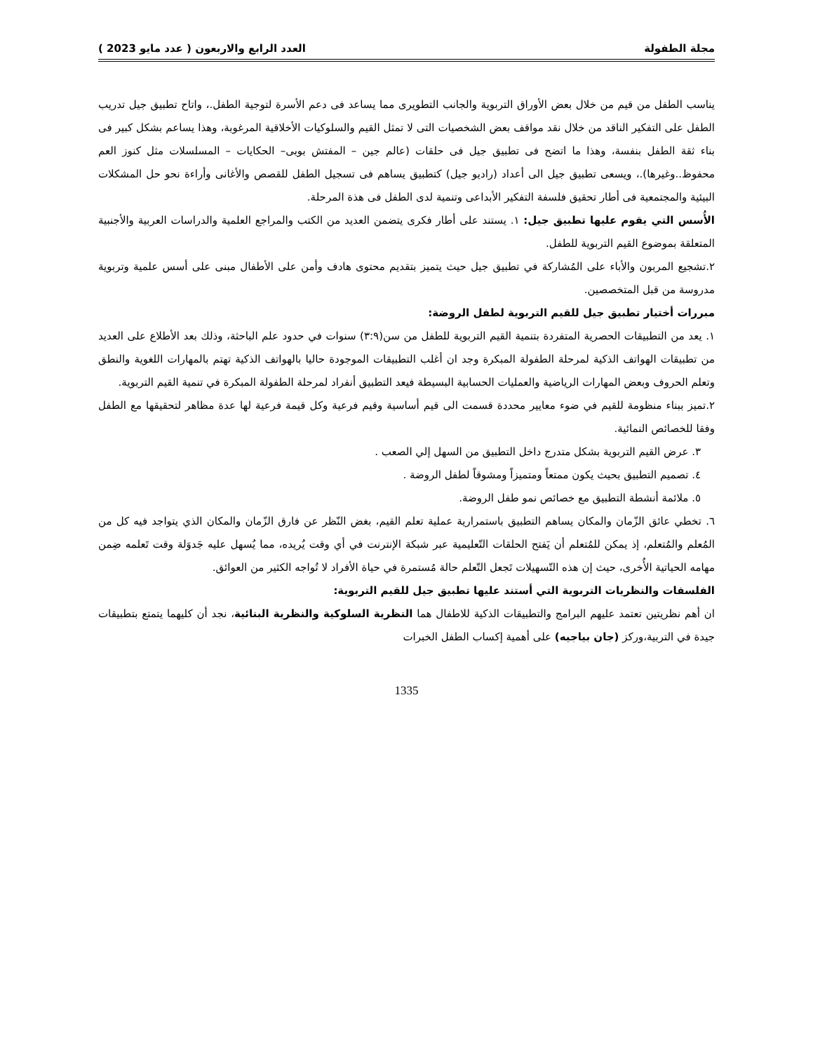مجلة الطفولة العدد الرابع والاربعون ( عدد مايو 2023 )
يناسب الطفل من قيم من خلال بعض الأوراق التربوية والجانب التطويرى مما يساعد فى دعم الأسرة لتوجية الطفل.، واتاح تطبيق جيل تدريب الطفل على التفكير الناقد من خلال نقد مواقف بعض الشخصيات التى لا تمثل القيم والسلوكيات الأخلاقية المرغوبة، وهذا يساعم بشكل كبير فى بناء ثقة الطفل بنفسة، وهذا ما اتضح فى تطبيق جيل فى حلقات (عالم جين – المفتش بوبى– الحكايات – المسلسلات مثل كنوز العم محفوظ..وغيرها).، ويسعى تطبيق جيل الى أعداد (راديو جيل) كتطبيق يساهم فى تسجيل الطفل للقصص والأغانى وأراءة نحو حل المشكلات البيئية والمجتمعية فى أطار تحقيق فلسفة التفكير الأبداعى وتنمية لدى الطفل فى هذة المرحلة.
الأُسس التي يقوم عليها تطبيق جيل: ١. يستند على أطار فكرى يتضمن العديد من الكتب والمراجع العلمية والدراسات العربية والأجنبية المتعلقة بموضوع القيم التربوية للطفل.
٢.تشجيع المربون والأباء على المُشاركة في تطبيق جيل حيث يتميز بتقديم محتوى هادف وأمن على الأطفال مبنى على أسس علمية وتربوية مدروسة من قبل المتخصصين.
مبررات أختيار تطبيق جيل للقيم التربوية لطفل الروضة:
١. يعد من التطبيقات الحصرية المتفردة بتنمية القيم التربوية للطفل من سن(٣:٩) سنوات في حدود علم الباحثة، وذلك بعد الأطلاع على العديد من تطبيقات الهواتف الذكية لمرحلة الطفولة المبكرة وجد ان أغلب التطبيقات الموجودة حاليا بالهواتف الذكية تهتم بالمهارات اللغوية والنطق وتعلم الحروف وبعض المهارات الرياضية والعمليات الحسابية البسيطة فيعد التطبيق أنفراد لمرحلة الطفولة المبكرة في تنمية القيم التربوية.
٢.تميز ببناء منظومة للقيم في ضوء معايير محددة قسمت الى قيم أساسية وقيم فرعية وكل قيمة فرعية لها عدة مظاهر لتحقيقها مع الطفل وفقا للخصائص النمائية.
٣. عرض القيم التربوية بشكل متدرج داخل التطبيق من السهل إلي الصعب .
٤. تصميم التطبيق بحيث يكون ممتعاً ومتميزاً ومشوقاً لطفل الروضة .
٥. ملائمة أنشطة التطبيق مع خصائص نمو طفل الروضة.
٦. تخطي عائق الزّمان والمكان يساهم التطبيق باستمرارية عملية تعلم القيم، بغض النّظر عن فارق الزّمان والمكان الذي يتواجد فيه كل من المُعلم والمُتعلم، إذ يمكن للمُتعلم أن يَفتح الحلقات التّعليمية عبر شبكة الإنترنت في أي وقت يُريده، مما يُسهل عليه جَدوَلة وقت تَعلمه ضِمن مهامه الحياتية الأُخرى، حيث إن هذه التّسهيلات تَجعل التّعلم حالة مُستمرة في حياة الأفراد لا تُواجه الكثير من العوائق.
الفلسفات والنظريات التربوية التي أستند عليها تطبيق جيل للقيم التربوية:
ان أهم نظريتين تعتمد عليهم البرامج والتطبيقات الذكية للاطفال هما النظرية السلوكية والنظرية البنائية، نجد أن كليهما يتمتع بتطبيقات جيدة في التربية،وركز (جان بياجيه) على أهمية إكساب الطفل الخبرات
1335